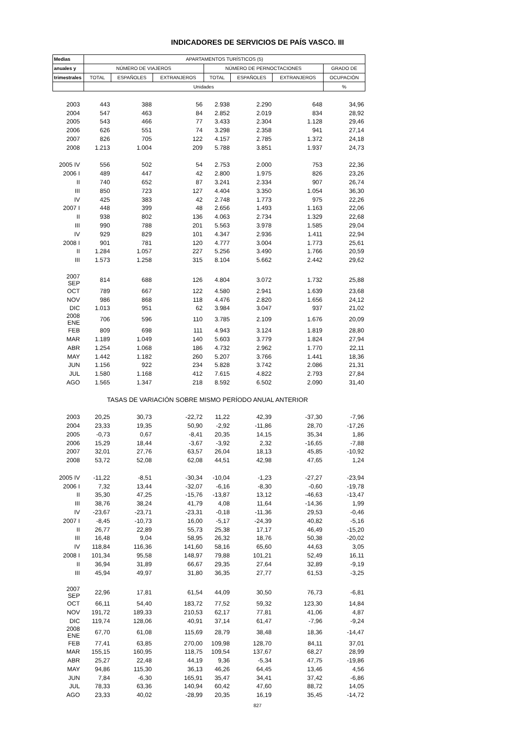INDICADORES DE SERVICIOS DE PAÍS VASCO. III
| Medias | APARTAMENTOS TURÍSTICOS (5) | | | | | | |
| --- | --- | --- | --- | --- | --- | --- | --- |
| anuales y | NÚMERO DE VIAJEROS | | | NÚMERO DE PERNOCTACIONES | | | GRADO DE |
| trimestrales | TOTAL | ESPAÑOLES | EXTRANJEROS | TOTAL | ESPAÑOLES | EXTRANJEROS | OCUPACIÓN |
| | Unidades | | | | | | % |
| 2003 | 443 | 388 | 56 | 2.938 | 2.290 | 648 | 34,96 |
| 2004 | 547 | 463 | 84 | 2.852 | 2.019 | 834 | 28,92 |
| 2005 | 543 | 466 | 77 | 3.433 | 2.304 | 1.128 | 29,46 |
| 2006 | 626 | 551 | 74 | 3.298 | 2.358 | 941 | 27,14 |
| 2007 | 826 | 705 | 122 | 4.157 | 2.785 | 1.372 | 24,18 |
| 2008 | 1.213 | 1.004 | 209 | 5.788 | 3.851 | 1.937 | 24,73 |
| 2005 IV | 556 | 502 | 54 | 2.753 | 2.000 | 753 | 22,36 |
| 2006 I | 489 | 447 | 42 | 2.800 | 1.975 | 826 | 23,26 |
| II | 740 | 652 | 87 | 3.241 | 2.334 | 907 | 26,74 |
| III | 850 | 723 | 127 | 4.404 | 3.350 | 1.054 | 36,30 |
| IV | 425 | 383 | 42 | 2.748 | 1.773 | 975 | 22,26 |
| 2007 I | 448 | 399 | 48 | 2.656 | 1.493 | 1.163 | 22,06 |
| II | 938 | 802 | 136 | 4.063 | 2.734 | 1.329 | 22,68 |
| III | 990 | 788 | 201 | 5.563 | 3.978 | 1.585 | 29,04 |
| IV | 929 | 829 | 101 | 4.347 | 2.936 | 1.411 | 22,94 |
| 2008 I | 901 | 781 | 120 | 4.777 | 3.004 | 1.773 | 25,61 |
| II | 1.284 | 1.057 | 227 | 5.256 | 3.490 | 1.766 | 20,59 |
| III | 1.573 | 1.258 | 315 | 8.104 | 5.662 | 2.442 | 29,62 |
| 2007 SEP | 814 | 688 | 126 | 4.804 | 3.072 | 1.732 | 25,88 |
| OCT | 789 | 667 | 122 | 4.580 | 2.941 | 1.639 | 23,68 |
| NOV | 986 | 868 | 118 | 4.476 | 2.820 | 1.656 | 24,12 |
| DIC | 1.013 | 951 | 62 | 3.984 | 3.047 | 937 | 21,02 |
| 2008 ENE | 706 | 596 | 110 | 3.785 | 2.109 | 1.676 | 20,09 |
| FEB | 809 | 698 | 111 | 4.943 | 3.124 | 1.819 | 28,80 |
| MAR | 1.189 | 1.049 | 140 | 5.603 | 3.779 | 1.824 | 27,94 |
| ABR | 1.254 | 1.068 | 186 | 4.732 | 2.962 | 1.770 | 22,11 |
| MAY | 1.442 | 1.182 | 260 | 5.207 | 3.766 | 1.441 | 18,36 |
| JUN | 1.156 | 922 | 234 | 5.828 | 3.742 | 2.086 | 21,31 |
| JUL | 1.580 | 1.168 | 412 | 7.615 | 4.822 | 2.793 | 27,84 |
| AGO | 1.565 | 1.347 | 218 | 8.592 | 6.502 | 2.090 | 31,40 |
| TASAS DE VARIACIÓN SOBRE MISMO PERÍODO ANUAL ANTERIOR | | | | | | | |
| 2003 | 20,25 | 30,73 | -22,72 | 11,22 | 42,39 | -37,30 | -7,96 |
| 2004 | 23,33 | 19,35 | 50,90 | -2,92 | -11,86 | 28,70 | -17,26 |
| 2005 | -0,73 | 0,67 | -8,41 | 20,35 | 14,15 | 35,34 | 1,86 |
| 2006 | 15,29 | 18,44 | -3,67 | -3,92 | 2,32 | -16,65 | -7,88 |
| 2007 | 32,01 | 27,76 | 63,57 | 26,04 | 18,13 | 45,85 | -10,92 |
| 2008 | 53,72 | 52,08 | 62,08 | 44,51 | 42,98 | 47,65 | 1,24 |
| 2005 IV | -11,22 | -8,51 | -30,34 | -10,04 | -1,23 | -27,27 | -23,94 |
| 2006 I | 7,32 | 13,44 | -32,07 | -6,16 | -8,30 | -0,60 | -19,78 |
| II | 35,30 | 47,25 | -15,76 | -13,87 | 13,12 | -46,63 | -13,47 |
| III | 38,76 | 38,24 | 41,79 | 4,08 | 11,64 | -14,36 | 1,99 |
| IV | -23,67 | -23,71 | -23,31 | -0,18 | -11,36 | 29,53 | -0,46 |
| 2007 I | -8,45 | -10,73 | 16,00 | -5,17 | -24,39 | 40,82 | -5,16 |
| II | 26,77 | 22,89 | 55,73 | 25,38 | 17,17 | 46,49 | -15,20 |
| III | 16,48 | 9,04 | 58,95 | 26,32 | 18,76 | 50,38 | -20,02 |
| IV | 118,84 | 116,36 | 141,60 | 58,16 | 65,60 | 44,63 | 3,05 |
| 2008 I | 101,34 | 95,58 | 148,97 | 79,88 | 101,21 | 52,49 | 16,11 |
| II | 36,94 | 31,89 | 66,67 | 29,35 | 27,64 | 32,89 | -9,19 |
| III | 45,94 | 49,97 | 31,80 | 36,35 | 27,77 | 61,53 | -3,25 |
| 2007 SEP | 22,96 | 17,81 | 61,54 | 44,09 | 30,50 | 76,73 | -6,81 |
| OCT | 66,11 | 54,40 | 183,72 | 77,52 | 59,32 | 123,30 | 14,84 |
| NOV | 191,72 | 189,33 | 210,53 | 62,17 | 77,81 | 41,06 | 4,87 |
| DIC | 119,74 | 128,06 | 40,91 | 37,14 | 61,47 | -7,96 | -9,24 |
| 2008 ENE | 67,70 | 61,08 | 115,69 | 28,79 | 38,48 | 18,36 | -14,47 |
| FEB | 77,41 | 63,85 | 270,00 | 109,98 | 128,70 | 84,11 | 37,01 |
| MAR | 155,15 | 160,95 | 118,75 | 109,54 | 137,67 | 68,27 | 28,99 |
| ABR | 25,27 | 22,48 | 44,19 | 9,36 | -5,34 | 47,75 | -19,86 |
| MAY | 94,86 | 115,30 | 36,13 | 46,26 | 64,45 | 13,46 | 4,56 |
| JUN | 7,84 | -6,30 | 165,91 | 35,47 | 34,41 | 37,42 | -6,86 |
| JUL | 78,33 | 63,36 | 140,94 | 60,42 | 47,60 | 88,72 | 14,05 |
| AGO | 23,33 | 40,02 | -28,99 | 20,35 | 16,19 | 35,45 | -14,72 |
827